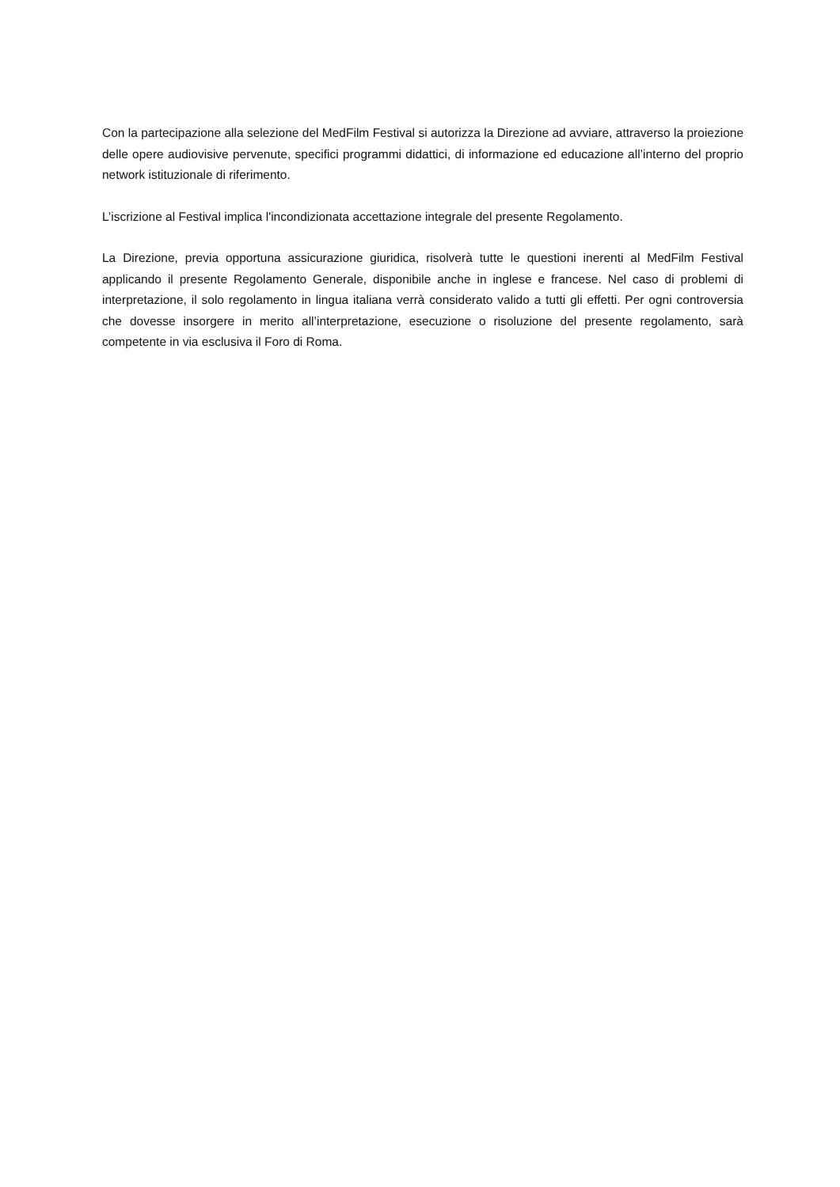Con la partecipazione alla selezione del MedFilm Festival si autorizza la Direzione ad avviare, attraverso la proiezione delle opere audiovisive pervenute, specifici programmi didattici, di informazione ed educazione all’interno del proprio network istituzionale di riferimento.
L’iscrizione al Festival implica l'incondizionata accettazione integrale del presente Regolamento.
La Direzione, previa opportuna assicurazione giuridica, risolverà tutte le questioni inerenti al MedFilm Festival applicando il presente Regolamento Generale, disponibile anche in inglese e francese. Nel caso di problemi di interpretazione, il solo regolamento in lingua italiana verrà considerato valido a tutti gli effetti. Per ogni controversia che dovesse insorgere in merito all’interpretazione, esecuzione o risoluzione del presente regolamento, sarà competente in via esclusiva il Foro di Roma.